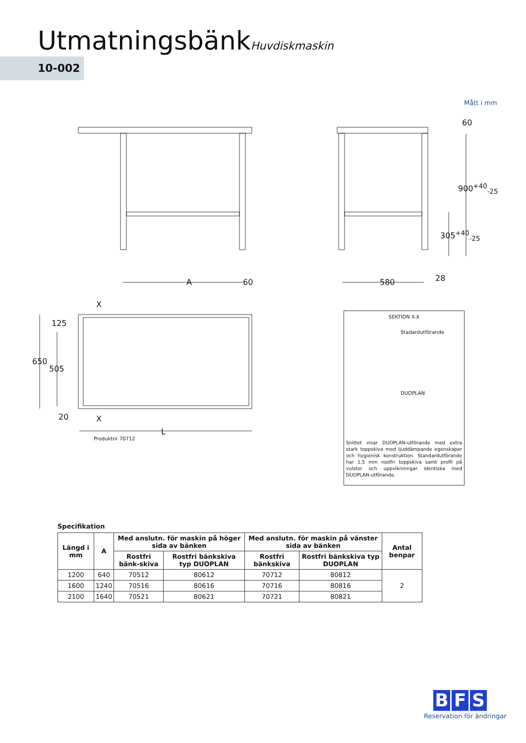UtmatningsbänkHuvdiskmaskin
10-002
Mått i mm
A 60 580 28
60
900<sup>+40</sup><sub>-25</sub>
305<sup>+40</sup><sub>-25</sub>
X
125
650
505
20 X
L
Produktnr 70712
SEKTION X-X
Stadardutförande
DUOPLAN
Snittet visar DUOPLAN-utförande med extra stark toppskiva med ljuddämpande egenskaper och hygienisk konstruktion. Standardutförande har 1,5 mm rostfri toppskiva samt profil på vulster och uppvikninngar identiska med DUOPLAN-utförande.
Specifikation
| Längd i mm | A | Med anslutn. för maskin på höger sida av bänken | | Med anslutn. för maskin på vänster sida av bänken | | Antal benpar |
| --- | --- | --- | --- | --- | --- | --- |
| | | Rostfri bänk-skiva | Rostfri bänkskiva typ DUOPLAN | Rostfri bänkskiva | Rostfri bänkskiva typ DUOPLAN | |
| 1200 | 640 | 70512 | 80612 | 70712 | 80812 | 2 |
| 1600 | 1240 | 70516 | 80616 | 70716 | 80816 | |
| 2100 | 1640 | 70521 | 80621 | 70721 | 80821 | |
B F S
Reservation för ändringar